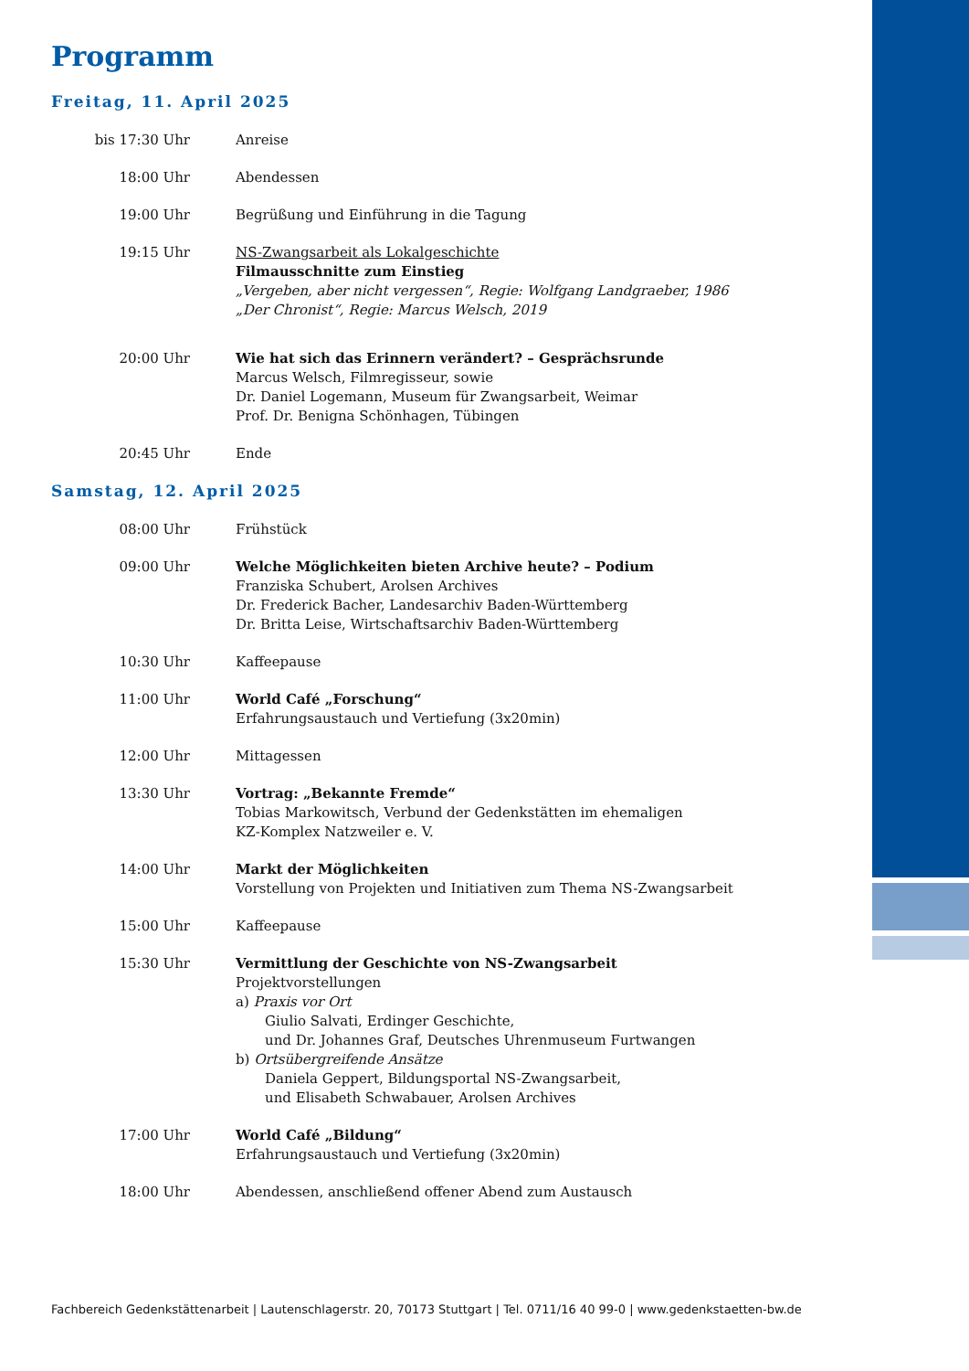Programm
Freitag, 11. April 2025
bis 17:30 Uhr Anreise
18:00 Uhr Abendessen
19:00 Uhr Begrüßung und Einführung in die Tagung
19:15 Uhr NS-Zwangsarbeit als Lokalgeschichte
Filmausschnitte zum Einstieg
„Vergeben, aber nicht vergessen“, Regie: Wolfgang Landgraeber, 1986
„Der Chronist“, Regie: Marcus Welsch, 2019
20:00 Uhr Wie hat sich das Erinnern verändert? – Gesprächsrunde
Marcus Welsch, Filmregisseur, sowie
Dr. Daniel Logemann, Museum für Zwangsarbeit, Weimar
Prof. Dr. Benigna Schönhagen, Tübingen
20:45 Uhr Ende
Samstag, 12. April 2025
08:00 Uhr Frühstück
09:00 Uhr Welche Möglichkeiten bieten Archive heute? – Podium
Franziska Schubert, Arolsen Archives
Dr. Frederick Bacher, Landesarchiv Baden-Württemberg
Dr. Britta Leise, Wirtschaftsarchiv Baden-Württemberg
10:30 Uhr Kaffeepause
11:00 Uhr World Café „Forschung“
Erfahrungsaustauch und Vertiefung (3x20min)
12:00 Uhr Mittagessen
13:30 Uhr Vortrag: „Bekannte Fremde“
Tobias Markowitsch, Verbund der Gedenkstätten im ehemaligen
KZ-Komplex Natzweiler e. V.
14:00 Uhr Markt der Möglichkeiten
Vorstellung von Projekten und Initiativen zum Thema NS-Zwangsarbeit
15:00 Uhr Kaffeepause
15:30 Uhr Vermittlung der Geschichte von NS-Zwangsarbeit
Projektvorstellungen
a) Praxis vor Ort
Giulio Salvati, Erdinger Geschichte,
und Dr. Johannes Graf, Deutsches Uhrenmuseum Furtwangen
b) Ortsübergreifende Ansätze
Daniela Geppert, Bildungsportal NS-Zwangsarbeit,
und Elisabeth Schwabauer, Arolsen Archives
17:00 Uhr World Café „Bildung“
Erfahrungsaustauch und Vertiefung (3x20min)
18:00 Uhr Abendessen, anschließend offener Abend zum Austausch
Fachbereich Gedenkstättenarbeit | Lautenschlagerstr. 20, 70173 Stuttgart | Tel. 0711/16 40 99-0 | www.gedenkstaetten-bw.de